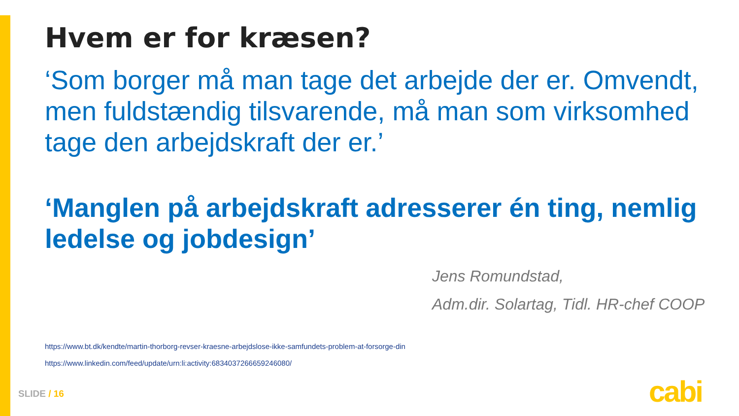Hvem er for kræsen?
‘Som borger må man tage det arbejde der er. Omvendt, men fuldstændig tilsvarende, må man som virksomhed tage den arbejdskraft der er.’
‘Manglen på arbejdskraft adresserer én ting, nemlig ledelse og jobdesign’
Jens Romundstad,
Adm.dir. Solartag, Tidl. HR-chef COOP
https://www.bt.dk/kendte/martin-thorborg-revser-kraesne-arbejdslose-ikke-samfundets-problem-at-forsorge-din
https://www.linkedin.com/feed/update/urn:li:activity:6834037266659246080/
SLIDE / 16 cabi